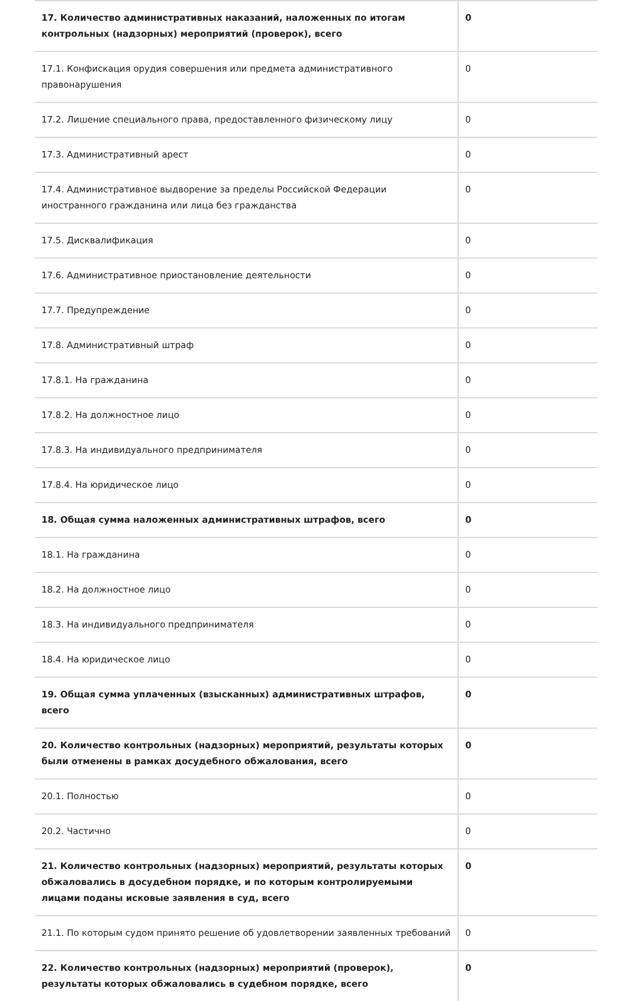| 17. Количество административных наказаний, наложенных по итогам контрольных (надзорных) мероприятий (проверок), всего | 0 |
| 17.1. Конфискация орудия совершения или предмета административного правонарушения | 0 |
| 17.2. Лишение специального права, предоставленного физическому лицу | 0 |
| 17.3. Административный арест | 0 |
| 17.4. Административное выдворение за пределы Российской Федерации иностранного гражданина или лица без гражданства | 0 |
| 17.5. Дисквалификация | 0 |
| 17.6. Административное приостановление деятельности | 0 |
| 17.7. Предупреждение | 0 |
| 17.8. Административный штраф | 0 |
| 17.8.1. На гражданина | 0 |
| 17.8.2. На должностное лицо | 0 |
| 17.8.3. На индивидуального предпринимателя | 0 |
| 17.8.4. На юридическое лицо | 0 |
| 18. Общая сумма наложенных административных штрафов, всего | 0 |
| 18.1. На гражданина | 0 |
| 18.2. На должностное лицо | 0 |
| 18.3. На индивидуального предпринимателя | 0 |
| 18.4. На юридическое лицо | 0 |
| 19. Общая сумма уплаченных (взысканных) административных штрафов, всего | 0 |
| 20. Количество контрольных (надзорных) мероприятий, результаты которых были отменены в рамках досудебного обжалования, всего | 0 |
| 20.1. Полностью | 0 |
| 20.2. Частично | 0 |
| 21. Количество контрольных (надзорных) мероприятий, результаты которых обжаловались в досудебном порядке, и по которым контролируемыми лицами поданы исковые заявления в суд, всего | 0 |
| 21.1. По которым судом принято решение об удовлетворении заявленных требований | 0 |
| 22. Количество контрольных (надзорных) мероприятий (проверок), результаты которых обжаловались в судебном порядке, всего | 0 |